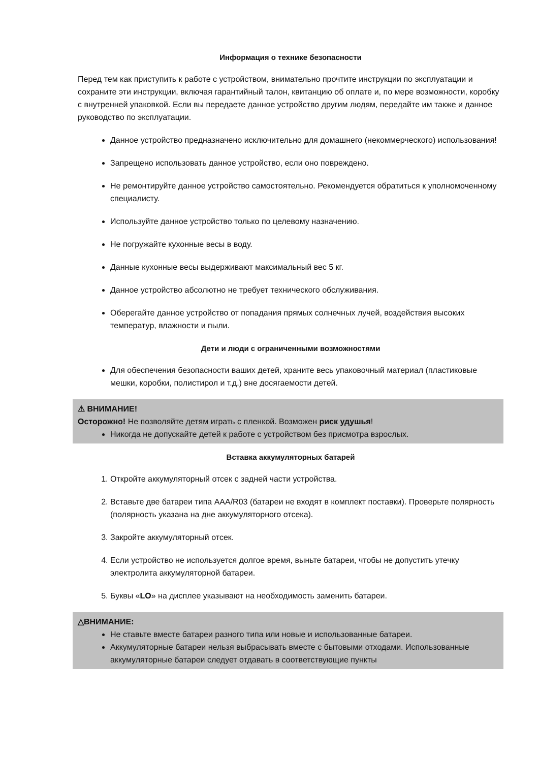Информация о технике безопасности
Перед тем как приступить к работе с устройством, внимательно прочтите инструкции по эксплуатации и сохраните эти инструкции, включая гарантийный талон, квитанцию об оплате и, по мере возможности, коробку с внутренней упаковкой. Если вы передаете данное устройство другим людям, передайте им также и данное руководство по эксплуатации.
Данное устройство предназначено исключительно для домашнего (некоммерческого) использования!
Запрещено использовать данное устройство, если оно повреждено.
Не ремонтируйте данное устройство самостоятельно. Рекомендуется обратиться к уполномоченному специалисту.
Используйте данное устройство только по целевому назначению.
Не погружайте кухонные весы в воду.
Данные кухонные весы выдерживают максимальный вес 5 кг.
Данное устройство абсолютно не требует технического обслуживания.
Оберегайте данное устройство от попадания прямых солнечных лучей, воздействия высоких температур, влажности и пыли.
Дети и люди с ограниченными возможностями
Для обеспечения безопасности ваших детей, храните весь упаковочный материал (пластиковые мешки, коробки, полистирол и т.д.) вне досягаемости детей.
⚠ ВНИМАНИЕ!
Осторожно! Не позволяйте детям играть с пленкой. Возможен риск удушья!
Никогда не допускайте детей к работе с устройством без присмотра взрослых.
Вставка аккумуляторных батарей
1. Откройте аккумуляторный отсек с задней части устройства.
2. Вставьте две батареи типа AAA/R03 (батареи не входят в комплект поставки). Проверьте полярность (полярность указана на дне аккумуляторного отсека).
3. Закройте аккумуляторный отсек.
4. Если устройство не используется долгое время, выньте батареи, чтобы не допустить утечку электролита аккумуляторной батареи.
5. Буквы «LO» на дисплее указывают на необходимость заменить батареи.
△ВНИМАНИЕ:
Не ставьте вместе батареи разного типа или новые и использованные батареи.
Аккумуляторные батареи нельзя выбрасывать вместе с бытовыми отходами. Использованные аккумуляторные батареи следует отдавать в соответствующие пункты